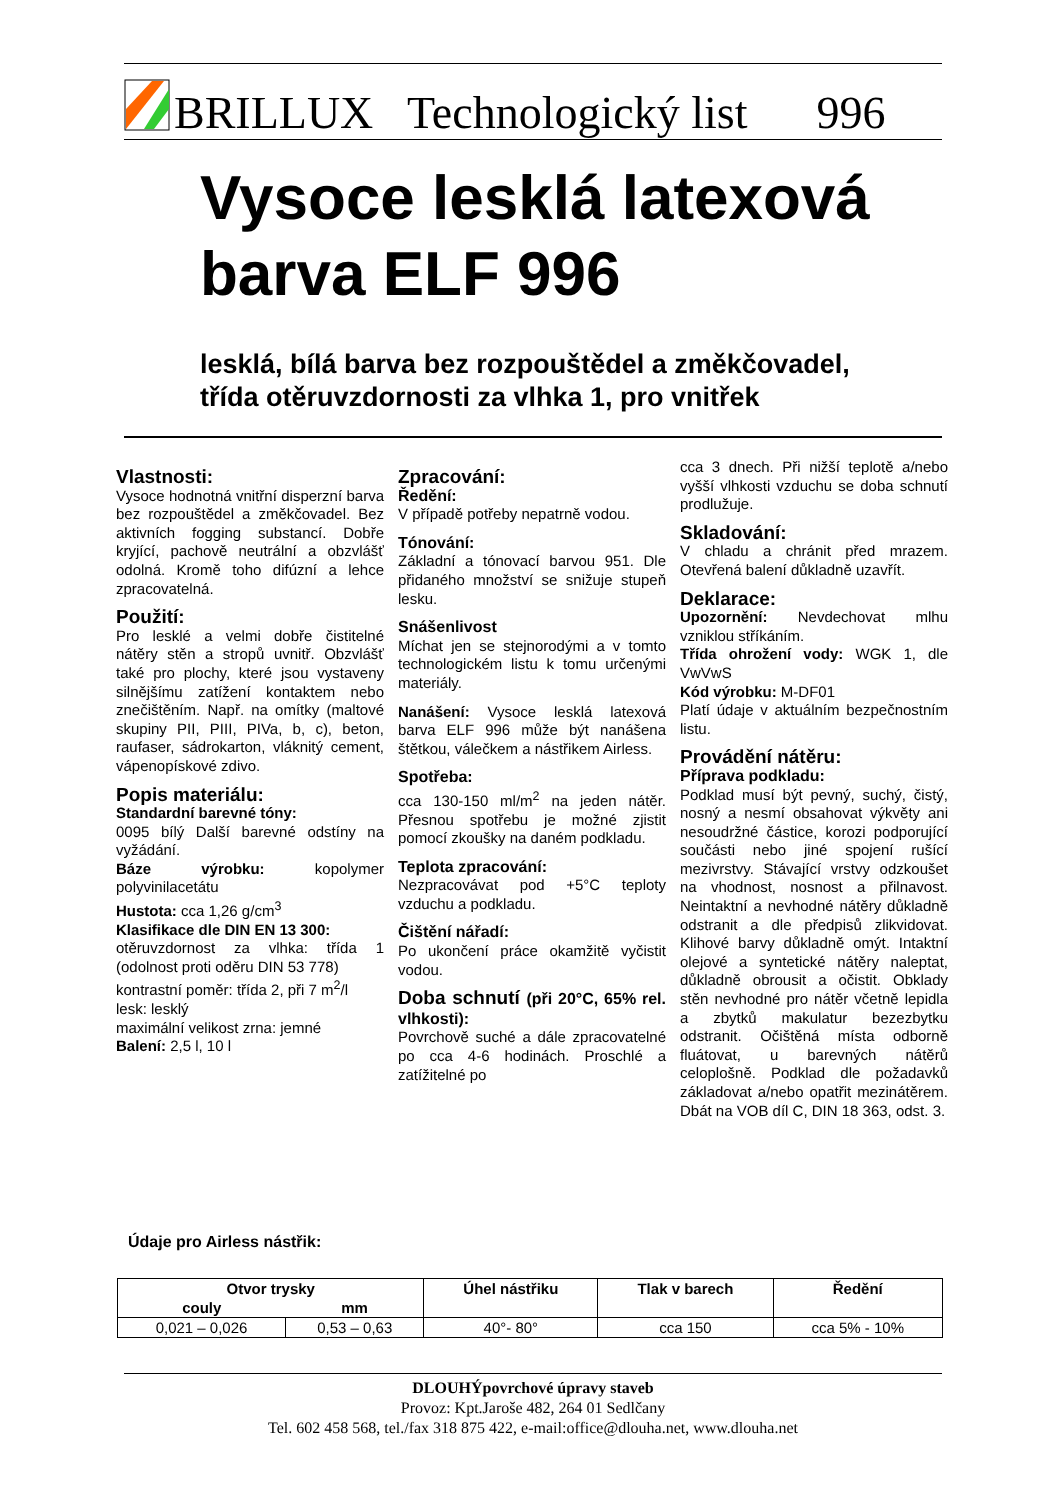BRILLUX Technologický list 996
Vysoce lesklá latexová
barva ELF 996
lesklá, bílá barva bez rozpouštědel a změkčovadel,
třída otěruvzdornosti za vlhka 1, pro vnitřek
Vlastnosti:
Vysoce hodnotná vnitřní disperzní barva bez rozpouštědel a změkčovadel. Bez aktivních fogging substancí. Dobře kryjící, pachově neutrální a obzvlášť odolná. Kromě toho difúzní a lehce zpracovatelná.
Použití:
Pro lesklé a velmi dobře čistitelné nátěry stěn a stropů uvnitř. Obzvlášť také pro plochy, které jsou vystaveny silnějšímu zatížení kontaktem nebo znečištěním. Např. na omítky (maltové skupiny PII, PIII, PIVa, b, c), beton, raufaser, sádrokarton, vláknitý cement, vápenopískové zdivo.
Popis materiálu:
Standardní barevné tóny:
0095 bílý Další barevné odstíny na vyžádání.
Báze výrobku: kopolymer polyvinilacetátu
Hustota: cca 1,26 g/cm<sup>3</sup>
Klasifikace dle DIN EN 13 300:
otěruvzdornost za vlhka: třída 1 (odolnost proti oděru DIN 53 778)
kontrastní poměr: třída 2, při 7 m<sup>2</sup>/l
lesk: lesklý
maximální velikost zrna: jemné
Balení: 2,5 l, 10 l
Zpracování:
Ředění:
V případě potřeby nepatrně vodou.
Tónování:
Základní a tónovací barvou 951. Dle přidaného množství se snižuje stupeň lesku.
Snášenlivost
Míchat jen se stejnorodými a v tomto technologickém listu k tomu určenými materiály.
Nanášení: Vysoce lesklá latexová barva ELF 996 může být nanášena štětkou, válečkem a nástřikem Airless.
Spotřeba:
cca 130-150 ml/m<sup>2</sup> na jeden nátěr. Přesnou spotřebu je možné zjistit pomocí zkoušky na daném podkladu.
Teplota zpracování:
Nezpracovávat pod +5°C teploty vzduchu a podkladu.
Čištění nářadí:
Po ukončení práce okamžitě vyčistit vodou.
Doba schnutí (při 20°C, 65% rel. vlhkosti):
Povrchově suché a dále zpracovatelné po cca 4-6 hodinách. Proschlé a zatížitelné po
cca 3 dnech. Při nižší teplotě a/nebo vyšší vlhkosti vzduchu se doba schnutí prodlužuje.
Skladování:
V chladu a chránit před mrazem. Otevřená balení důkladně uzavřít.
Deklarace:
Upozornění: Nevdechovat mlhu vzniklou stříkáním.
Třída ohrožení vody: WGK 1, dle VwVwS
Kód výrobku: M-DF01
Platí údaje v aktuálním bezpečnostním listu.
Provádění nátěru:
Příprava podkladu:
Podklad musí být pevný, suchý, čistý, nosný a nesmí obsahovat výkvěty ani nesoudržné částice, korozi podporující součásti nebo jiné spojení rušící mezivrstvy. Stávající vrstvy odzkoušet na vhodnost, nosnost a přilnavost. Neintaktní a nevhodné nátěry důkladně odstranit a dle předpisů zlikvidovat. Klihové barvy důkladně omýt. Intaktní olejové a syntetické nátěry naleptat, důkladně obrousit a očistit. Obklady stěn nevhodné pro nátěr včetně lepidla a zbytků makulatur bezezbytku odstranit. Očištěná místa odborně fluátovat, u barevných nátěrů celoplošně. Podklad dle požadavků základovat a/nebo opatřit mezinátěrem. Dbát na VOB díl C, DIN 18 363, odst. 3.
Údaje pro Airless nástřik:
| Otvor trysky | | Úhel nástřiku | Tlak v barech | Ředění |
| --- | --- | --- | --- | --- |
| couly | mm | | | |
| 0,021 – 0,026 | 0,53 – 0,63 | 40°- 80° | cca 150 | cca 5% - 10% |
DLOUHÝpovrchové úpravy staveb
Provoz: Kpt.Jaroše 482, 264 01 Sedlčany
Tel. 602 458 568, tel./fax 318 875 422, e-mail:office@dlouha.net, www.dlouha.net